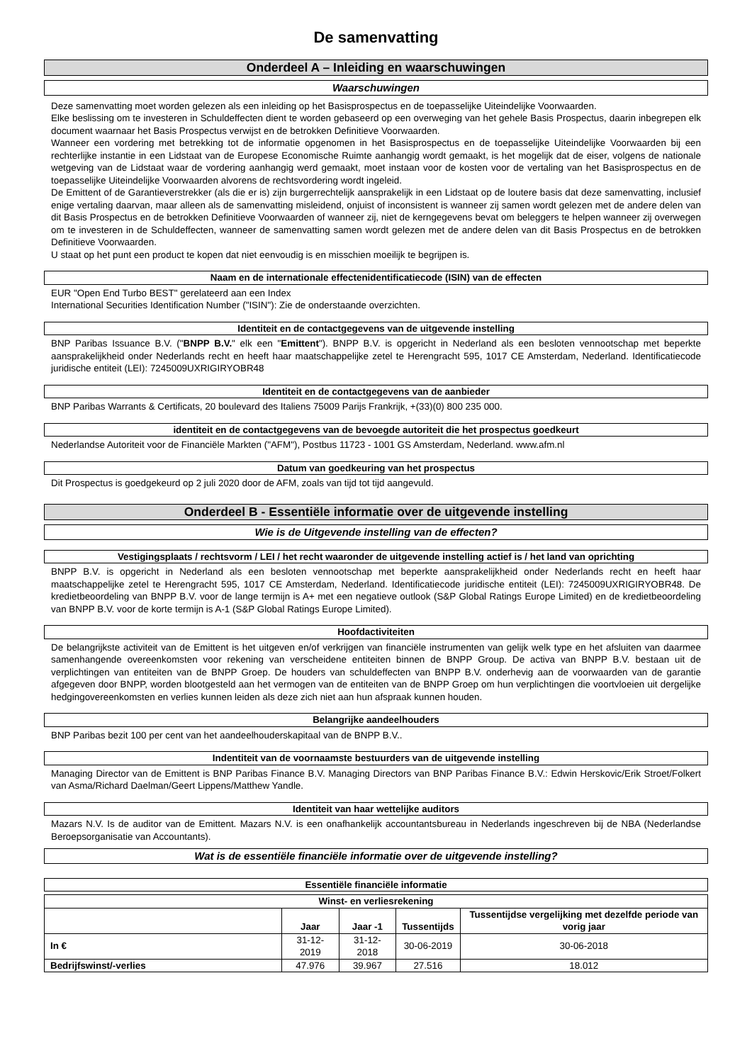De samenvatting
Onderdeel A – Inleiding en waarschuwingen
Waarschuwingen
Deze samenvatting moet worden gelezen als een inleiding op het Basisprospectus en de toepasselijke Uiteindelijke Voorwaarden.
Elke beslissing om te investeren in Schuldeffecten dient te worden gebaseerd op een overweging van het gehele Basis Prospectus, daarin inbegrepen elk document waarnaar het Basis Prospectus verwijst en de betrokken Definitieve Voorwaarden.
Wanneer een vordering met betrekking tot de informatie opgenomen in het Basisprospectus en de toepasselijke Uiteindelijke Voorwaarden bij een rechterlijke instantie in een Lidstaat van de Europese Economische Ruimte aanhangig wordt gemaakt, is het mogelijk dat de eiser, volgens de nationale wetgeving van de Lidstaat waar de vordering aanhangig werd gemaakt, moet instaan voor de kosten voor de vertaling van het Basisprospectus en de toepasselijke Uiteindelijke Voorwaarden alvorens de rechtsvordering wordt ingeleid.
De Emittent of de Garantieverstrekker (als die er is) zijn burgerrechtelijk aansprakelijk in een Lidstaat op de loutere basis dat deze samenvatting, inclusief enige vertaling daarvan, maar alleen als de samenvatting misleidend, onjuist of inconsistent is wanneer zij samen wordt gelezen met de andere delen van dit Basis Prospectus en de betrokken Definitieve Voorwaarden of wanneer zij, niet de kerngegevens bevat om beleggers te helpen wanneer zij overwegen om te investeren in de Schuldeffecten, wanneer de samenvatting samen wordt gelezen met de andere delen van dit Basis Prospectus en de betrokken Definitieve Voorwaarden.
U staat op het punt een product te kopen dat niet eenvoudig is en misschien moeilijk te begrijpen is.
Naam en de internationale effectenidentificatiecode (ISIN) van de effecten
EUR "Open End Turbo BEST" gerelateerd aan een Index
International Securities Identification Number ("ISIN"): Zie de onderstaande overzichten.
Identiteit en de contactgegevens van de uitgevende instelling
BNP Paribas Issuance B.V. ("BNPP B.V." elk een "Emittent"). BNPP B.V. is opgericht in Nederland als een besloten vennootschap met beperkte aansprakelijkheid onder Nederlands recht en heeft haar maatschappelijke zetel te Herengracht 595, 1017 CE Amsterdam, Nederland. Identificatiecode juridische entiteit (LEI): 7245009UXRIGIRYOBR48
Identiteit en de contactgegevens van de aanbieder
BNP Paribas Warrants & Certificats, 20 boulevard des Italiens 75009 Parijs Frankrijk, +(33)(0) 800 235 000.
identiteit en de contactgegevens van de bevoegde autoriteit die het prospectus goedkeurt
Nederlandse Autoriteit voor de Financiële Markten ("AFM"), Postbus 11723 - 1001 GS Amsterdam, Nederland. www.afm.nl
Datum van goedkeuring van het prospectus
Dit Prospectus is goedgekeurd op 2 juli 2020 door de AFM, zoals van tijd tot tijd aangevuld.
Onderdeel B - Essentiële informatie over de uitgevende instelling
Wie is de Uitgevende instelling van de effecten?
Vestigingsplaats / rechtsvorm / LEI / het recht waaronder de uitgevende instelling actief is / het land van oprichting
BNPP B.V. is opgericht in Nederland als een besloten vennootschap met beperkte aansprakelijkheid onder Nederlands recht en heeft haar maatschappelijke zetel te Herengracht 595, 1017 CE Amsterdam, Nederland. Identificatiecode juridische entiteit (LEI): 7245009UXRIGIRYOBR48. De kredietbeoordeling van BNPP B.V. voor de lange termijn is A+ met een negatieve outlook (S&P Global Ratings Europe Limited) en de kredietbeoordeling van BNPP B.V. voor de korte termijn is A-1 (S&P Global Ratings Europe Limited).
Hoofdactiviteiten
De belangrijkste activiteit van de Emittent is het uitgeven en/of verkrijgen van financiële instrumenten van gelijk welk type en het afsluiten van daarmee samenhangende overeenkomsten voor rekening van verscheidene entiteiten binnen de BNPP Group. De activa van BNPP B.V. bestaan uit de verplichtingen van entiteiten van de BNPP Groep. De houders van schuldeffecten van BNPP B.V. onderhevig aan de voorwaarden van de garantie afgegeven door BNPP, worden blootgesteld aan het vermogen van de entiteiten van de BNPP Groep om hun verplichtingen die voortvloeien uit dergelijke hedgingovereenkomsten en verlies kunnen leiden als deze zich niet aan hun afspraak kunnen houden.
Belangrijke aandeelhouders
BNP Paribas bezit 100 per cent van het aandeelhouderskapitaal van de BNPP B.V..
Indentiteit van de voornaamste bestuurders van de uitgevende instelling
Managing Director van de Emittent is BNP Paribas Finance B.V. Managing Directors van BNP Paribas Finance B.V.: Edwin Herskovic/Erik Stroet/Folkert van Asma/Richard Daelman/Geert Lippens/Matthew Yandle.
Identiteit van haar wettelijke auditors
Mazars N.V. Is de auditor van de Emittent. Mazars N.V. is een onafhankelijk accountantsbureau in Nederlands ingeschreven bij de NBA (Nederlandse Beroepsorganisatie van Accountants).
Wat is de essentiële financiële informatie over de uitgevende instelling?
Essentiële financiële informatie
| Winst- en verliesrekening | | | | |
| --- | --- | --- | --- | --- |
| | Jaar | Jaar -1 | Tussentijds | Tussentijdse vergelijking met dezelfde periode van vorig jaar |
| In € | 31-12-2019 | 31-12-2018 | 30-06-2019 | 30-06-2018 |
| Bedrijfswinst/-verlies | 47.976 | 39.967 | 27.516 | 18.012 |